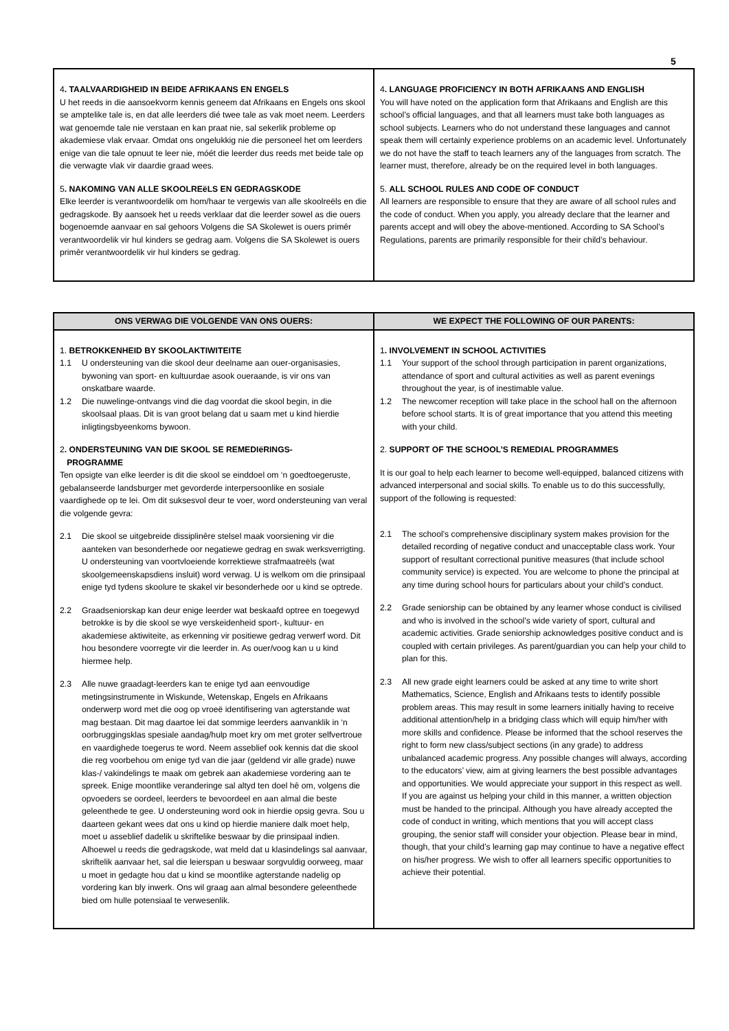5
| 4 . TAALVAARDIGHEID IN BEIDE AFRIKAANS EN ENGELS U het reeds in die aansoekvorm kennis geneem dat Afrikaans en Engels ons skool se amptelike tale is, en dat alle leerders dié twee tale as vak moet neem. Leerders wat genoemde tale nie verstaan en kan praat nie, sal sekerlik probleme op akademiese vlak ervaar. Omdat ons ongelukkig nie die personeel het om leerders enige van die tale opnuut te leer nie, móét die leerder dus reeds met beide tale op die verwagte vlak vir daardie graad wees. 5 . NAKOMING VAN ALLE SKOOLREëLS EN GEDRAGSKODE Elke leerder is verantwoordelik om hom/haar te vergewis van alle skoolreëls en die gedragskode. By aansoek het u reeds verklaar dat die leerder sowel as die ouers bogenoemde aanvaar en sal gehoors Volgens die SA Skolewet is ouers primêr verantwoordelik vir hul kinders se gedrag aam. Volgens die SA Skolewet is ouers primêr verantwoordelik vir hul kinders se gedrag. | 4 . LANGUAGE PROFICIENCY IN BOTH AFRIKAANS AND ENGLISH You will have noted on the application form that Afrikaans and English are this school’s official languages, and that all learners must take both languages as school subjects. Learners who do not understand these languages and cannot speak them will certainly experience problems on an academic level. Unfortunately we do not have the staff to teach learners any of the languages from scratch. The learner must, therefore, already be on the required level in both languages. 5. ALL SCHOOL RULES AND CODE OF CONDUCT All learners are responsible to ensure that they are aware of all school rules and the code of conduct. When you apply, you already declare that the learner and parents accept and will obey the above-mentioned. According to SA School’s Regulations, parents are primarily responsible for their child’s behaviour. |
| ONS VERWAG DIE VOLGENDE VAN ONS OUERS: | WE EXPECT THE FOLLOWING OF OUR PARENTS: |
| --- | --- |
| 1. BETROKKENHEID BY SKOOLAKTIWITEITE 1.1 U ondersteuning van die skool deur deelname aan ouer-organisasies, bywoning van sport- en kultuurdae asook oueraande, is vir ons van onskatbare waarde. 1.2 Die nuwelinge-ontvangs vind die dag voordat die skool begin, in die skoolsaal plaas. Dit is van groot belang dat u saam met u kind hierdie inligtingsbyeenkoms bywoon. 2 . ONDERSTEUNING VAN DIE SKOOL SE REMEDIëRINGS- PROGRAMME Ten opsigte van elke leerder is dit die skool se einddoel om ‘n goedtoegeruste, gebalanseerde landsburger met gevorderde interpersoonlike en sosiale vaardighede op te lei. Om dit suksesvol deur te voer, word ondersteuning van veral die volgende gevra: 2.1 Die skool se uitgebreide dissiplinêre stelsel maak voorsiening vir die aanteken van besonderhede oor negatiewe gedrag en swak werksverrigting. U ondersteuning van voortvloeiende korrektiewe strafmaatreëls (wat skoolgemeenskapsdiens insluit) word verwag. U is welkom om die prinsipaal enige tyd tydens skoolure te skakel vir besonderhede oor u kind se optrede. 2.2 Graadseniorskap kan deur enige leerder wat beskaafd optree en toegewyd betrokke is by die skool se wye verskeidenheid sport-, kultuur- en akademiese aktiwiteite, as erkenning vir positiewe gedrag verwerf word. Dit hou besondere voorregte vir die leerder in. As ouer/voog kan u u kind hiermee help. 2.3 Alle nuwe graadagt-leerders kan te enige tyd aan eenvoudige metingsinstrumente in Wiskunde, Wetenskap, Engels en Afrikaans onderwerp word met die oog op vroeë identifisering van agterstande wat mag bestaan. Dit mag daartoe lei dat sommige leerders aanvanklik in ‘n oorbruggingsklas spesiale aandag/hulp moet kry om met groter selfvertroue en vaardighede toegerus te word. Neem asseblief ook kennis dat die skool die reg voorbehou om enige tyd van die jaar (geldend vir alle grade) nuwe klas-/ vakindelings te maak om gebrek aan akademiese vordering aan te spreek. Enige moontlike veranderinge sal altyd ten doel hê om, volgens die opvoeders se oordeel, leerders te bevoordeel en aan almal die beste geleenthede te gee. U ondersteuning word ook in hierdie opsig gevra. Sou u daarteen gekant wees dat ons u kind op hierdie maniere dalk moet help, moet u asseblief dadelik u skriftelike beswaar by die prinsipaal indien. Alhoewel u reeds die gedragskode, wat meld dat u klasindelings sal aanvaar, skriftelik aanvaar het, sal die leierspan u beswaar sorgvuldig oorweeg, maar u moet in gedagte hou dat u kind se moontlike agterstande nadelig op vordering kan bly inwerk. Ons wil graag aan almal besondere geleenthede bied om hulle potensiaal te verwesenlik. | 1 . INVOLVEMENT IN SCHOOL ACTIVITIES 1.1 Your support of the school through participation in parent organizations, attendance of sport and cultural activities as well as parent evenings throughout the year, is of inestimable value. 1.2 The newcomer reception will take place in the school hall on the afternoon before school starts. It is of great importance that you attend this meeting with your child. 2. SUPPORT OF THE SCHOOL’S REMEDIAL PROGRAMMES It is our goal to help each learner to become well-equipped, balanced citizens with advanced interpersonal and social skills. To enable us to do this successfully, support of the following is requested: 2.1 The school’s comprehensive disciplinary system makes provision for the detailed recording of negative conduct and unacceptable class work. Your support of resultant correctional punitive measures (that include school community service) is expected. You are welcome to phone the principal at any time during school hours for particulars about your child’s conduct. 2.2 Grade seniorship can be obtained by any learner whose conduct is civilised and who is involved in the school’s wide variety of sport, cultural and academic activities. Grade seniorship acknowledges positive conduct and is coupled with certain privileges. As parent/guardian you can help your child to plan for this. 2.3 All new grade eight learners could be asked at any time to write short Mathematics, Science, English and Afrikaans tests to identify possible problem areas. This may result in some learners initially having to receive additional attention/help in a bridging class which will equip him/her with more skills and confidence. Please be informed that the school reserves the right to form new class/subject sections (in any grade) to address unbalanced academic progress. Any possible changes will always, according to the educators’ view, aim at giving learners the best possible advantages and opportunities. We would appreciate your support in this respect as well. If you are against us helping your child in this manner, a written objection must be handed to the principal. Although you have already accepted the code of conduct in writing, which mentions that you will accept class grouping, the senior staff will consider your objection. Please bear in mind, though, that your child’s learning gap may continue to have a negative effect on his/her progress. We wish to offer all learners specific opportunities to achieve their potential. |